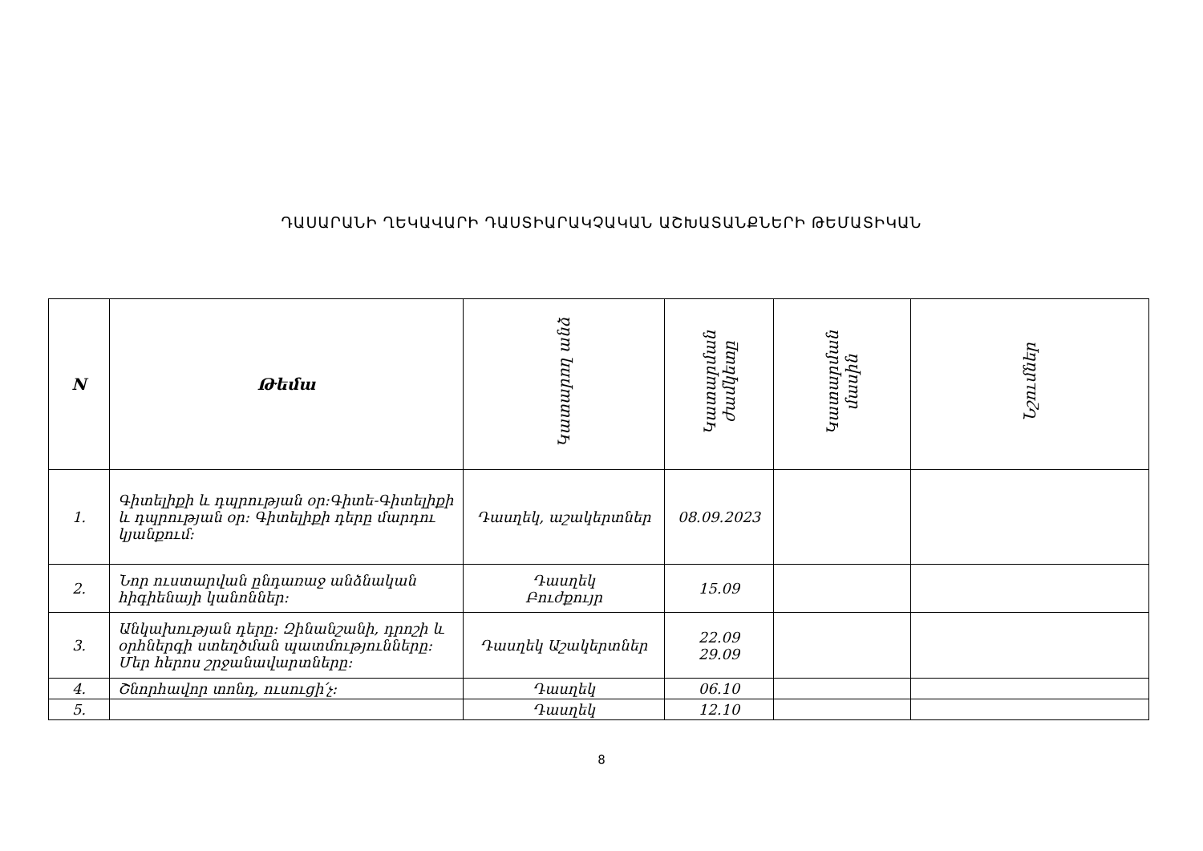ԴԱՍԱՐԱՆԻ ՂԵԿԱՎԱՐԻ ԴԱՍՏԻԱՐԱԿՉԱԿԱՆ ԱՇԽԱՏԱՆՔՆԵՐԻ ԹԵՄԱՏԻԿԱՆ
| N | Թեմա | Կատարող անձ | Կատարման ժամկետը | Կատարման մասին | Նշումներ |
| --- | --- | --- | --- | --- | --- |
| 1. | Գիտելիքի և դպրության օր:Գիտե-Գիտելիքի և դպրության օր: Գիտելիքի դերը մարդու կյանքում: | Դասղեկ, աշակերտներ | 08.09.2023 | | |
| 2. | Նոր ուստարվան ընդառաջ անձնական հիգիենայի կանոններ: | Դասղեկ Բուժքույր | 15.09 | | |
| 3. | Անկախության դերը: Զինանշանի, դրոշի և օրհներգի ստեղծման պատմությունները: Մեր հերոս շրջանավարտները: | Դասղեկ Աշակերտներ | 22.09 29.09 | | |
| 4. | Շնորհավոր տոնդ, ուսուցի՛չ: | Դասղեկ | 06.10 | | |
| 5. | | Դասղեկ | 12.10 | | |
8